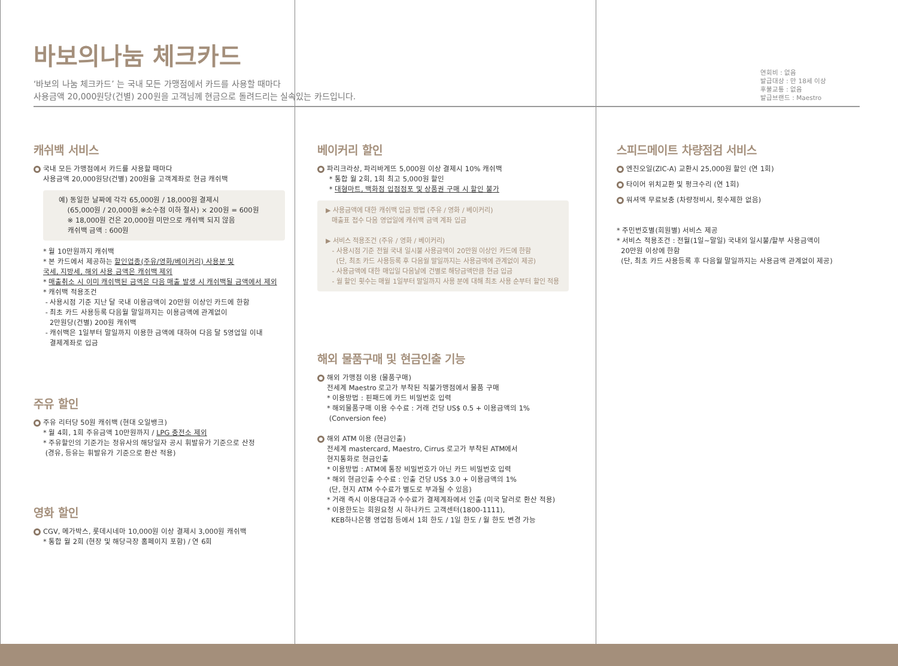바보의나눔 체크카드
‘바보의 나눔 체크카드’ 는 국내 모든 가맹점에서 카드를 사용할 때마다
사용금액 20,000원당(건별) 200원을 고객님께 현금으로 돌려드리는 실속있는 카드입니다.
연회비 : 없음
발급대상 : 만 18세 이상
후불교통 : 없음
발급브랜드 : Maestro
캐쉬백 서비스
국내 모든 가맹점에서 카드를 사용할 때마다
사용금액 20,000원당(건별) 200원을 고객계좌로 현금 캐쉬백
예) 동일한 날짜에 각각 65,000원 / 18,000원 결제시
(65,000원 / 20,000원 ※소수점 이하 절사) × 200원 = 600원
※ 18,000원 건은 20,000원 미만으로 캐쉬백 되지 않음
캐쉬백 금액 : 600원
* 월 10만원까지 캐쉬백
* 본 카드에서 제공하는 할인업종(주유/영화/베이커리) 사용분 및
국세, 지방세, 해외 사용 금액은 캐쉬백 제외
* 매출취소 시 이미 캐쉬백된 금액은 다음 매출 발생 시 캐쉬백될 금액에서 제외
* 캐쉬백 적용조건
- 사용시점 기준 지난 달 국내 이용금액이 20만원 이상인 카드에 한함
- 최초 카드 사용등록 다음월 말일까지는 이용금액에 관계없이
2만원당(건별) 200원 캐쉬백
- 캐쉬백은 1일부터 말일까지 이용한 금액에 대하여 다음 달 5영업일 이내
결제계좌로 입금
주유 할인
주유 리터당 50원 캐쉬백 (현대 오일뱅크)
* 월 4회, 1회 주유금액 10만원까지 / LPG 충전소 제외
* 주유할인의 기준가는 정유사의 해당일자 공시 휘발유가 기준으로 산정
(경유, 등유는 휘발유가 기준으로 환산 적용)
영화 할인
CGV, 메가박스, 롯데시네마 10,000원 이상 결제시 3,000원 캐쉬백
* 통합 월 2회 (현장 및 해당극장 홈페이지 포함) / 연 6회
베이커리 할인
파리크라상, 파리바게뜨 5,000원 이상 결제시 10% 캐쉬백
* 통합 월 2회, 1회 최고 5,000원 할인
* 대형마트, 백화점 입점점포 및 상품권 구매 시 할인 불가
▶ 사용금액에 대한 캐쉬백 입금 방법 (주유 / 영화 / 베이커리)
매출표 접수 다음 영업일에 캐쉬백 금액 계좌 입금
▶ 서비스 적용조건 (주유 / 영화 / 베이커리)
- 사용시점 기준 전월 국내 일시불 사용금액이 20만원 이상인 카드에 한함
(단, 최초 카드 사용등록 후 다음월 말일까지는 사용금액에 관계없이 제공)
- 사용금액에 대한 매입일 다음날에 건별로 해당금액만큼 현금 입금
- 월 할인 횟수는 매월 1일부터 말일까지 사용 분에 대해 최초 사용 순부터 할인 적용
해외 물품구매 및 현금인출 기능
해외 가맹점 이용 (물품구매)
전세계 Maestro 로고가 부착된 직불가맹점에서 물품 구매
* 이용방법 : 핀패드에 카드 비밀번호 입력
* 해외물품구매 이용 수수료 : 거래 건당 US$ 0.5 + 이용금액의 1%
(Conversion fee)
해외 ATM 이용 (현금인출)
전세계 mastercard, Maestro, Cirrus 로고가 부착된 ATM에서
현지통화로 현금인출
* 이용방법 : ATM에 통장 비밀번호가 아닌 카드 비밀번호 입력
* 해외 현금인출 수수료 : 인출 건당 US$ 3.0 + 이용금액의 1%
(단, 현지 ATM 수수료가 별도로 부과될 수 있음)
* 거래 즉시 이용대금과 수수료가 결제계좌에서 인출 (미국 달러로 환산 적용)
* 이용한도는 회원요청 시 하나카드 고객센터(1800-1111),
KEB하나은행 영업점 등에서 1회 한도 / 1일 한도 / 월 한도 변경 가능
스피드메이트 차량점검 서비스
엔진오일(ZIC-A) 교환시 25,000원 할인 (연 1회)
타이어 위치교환 및 펑크수리 (연 1회)
워셔액 무료보충 (차량정비시, 횟수제한 없음)
* 주민번호별(회원별) 서비스 제공
* 서비스 적용조건 : 전월(1일~말일) 국내외 일시불/할부 사용금액이
20만원 이상에 한함
(단, 최초 카드 사용등록 후 다음월 말일까지는 사용금액 관계없이 제공)